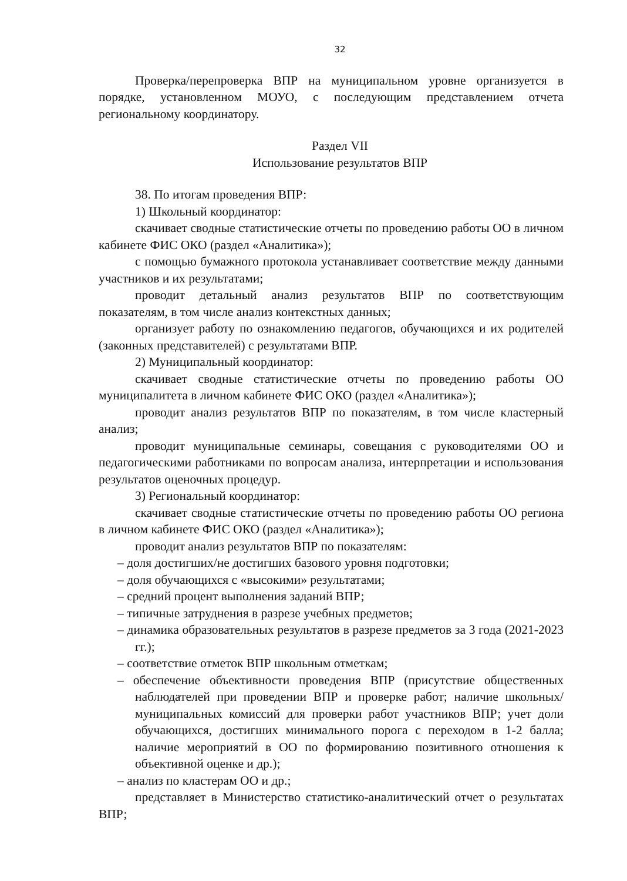32
Проверка/перепроверка ВПР на муниципальном уровне организуется в порядке, установленном МОУО, с последующим представлением отчета региональному координатору.
Раздел VII
Использование результатов ВПР
38. По итогам проведения ВПР:
1) Школьный координатор:
скачивает сводные статистические отчеты по проведению работы ОО в личном кабинете ФИС ОКО (раздел «Аналитика»);
с помощью бумажного протокола устанавливает соответствие между данными участников и их результатами;
проводит детальный анализ результатов ВПР по соответствующим показателям, в том числе анализ контекстных данных;
организует работу по ознакомлению педагогов, обучающихся и их родителей (законных представителей) с результатами ВПР.
2) Муниципальный координатор:
скачивает сводные статистические отчеты по проведению работы ОО муниципалитета в личном кабинете ФИС ОКО (раздел «Аналитика»);
проводит анализ результатов ВПР по показателям, в том числе кластерный анализ;
проводит муниципальные семинары, совещания с руководителями ОО и педагогическими работниками по вопросам анализа, интерпретации и использования результатов оценочных процедур.
3) Региональный координатор:
скачивает сводные статистические отчеты по проведению работы ОО региона в личном кабинете ФИС ОКО (раздел «Аналитика»);
проводит анализ результатов ВПР по показателям:
– доля достигших/не достигших базового уровня подготовки;
– доля обучающихся с «высокими» результатами;
– средний процент выполнения заданий ВПР;
– типичные затруднения в разрезе учебных предметов;
– динамика образовательных результатов в разрезе предметов за 3 года (2021-2023 гг.);
– соответствие отметок ВПР школьным отметкам;
– обеспечение объективности проведения ВПР (присутствие общественных наблюдателей при проведении ВПР и проверке работ; наличие школьных/муниципальных комиссий для проверки работ участников ВПР; учет доли обучающихся, достигших минимального порога с переходом в 1-2 балла; наличие мероприятий в ОО по формированию позитивного отношения к объективной оценке и др.);
– анализ по кластерам ОО и др.;
представляет в Министерство статистико-аналитический отчет о результатах ВПР;